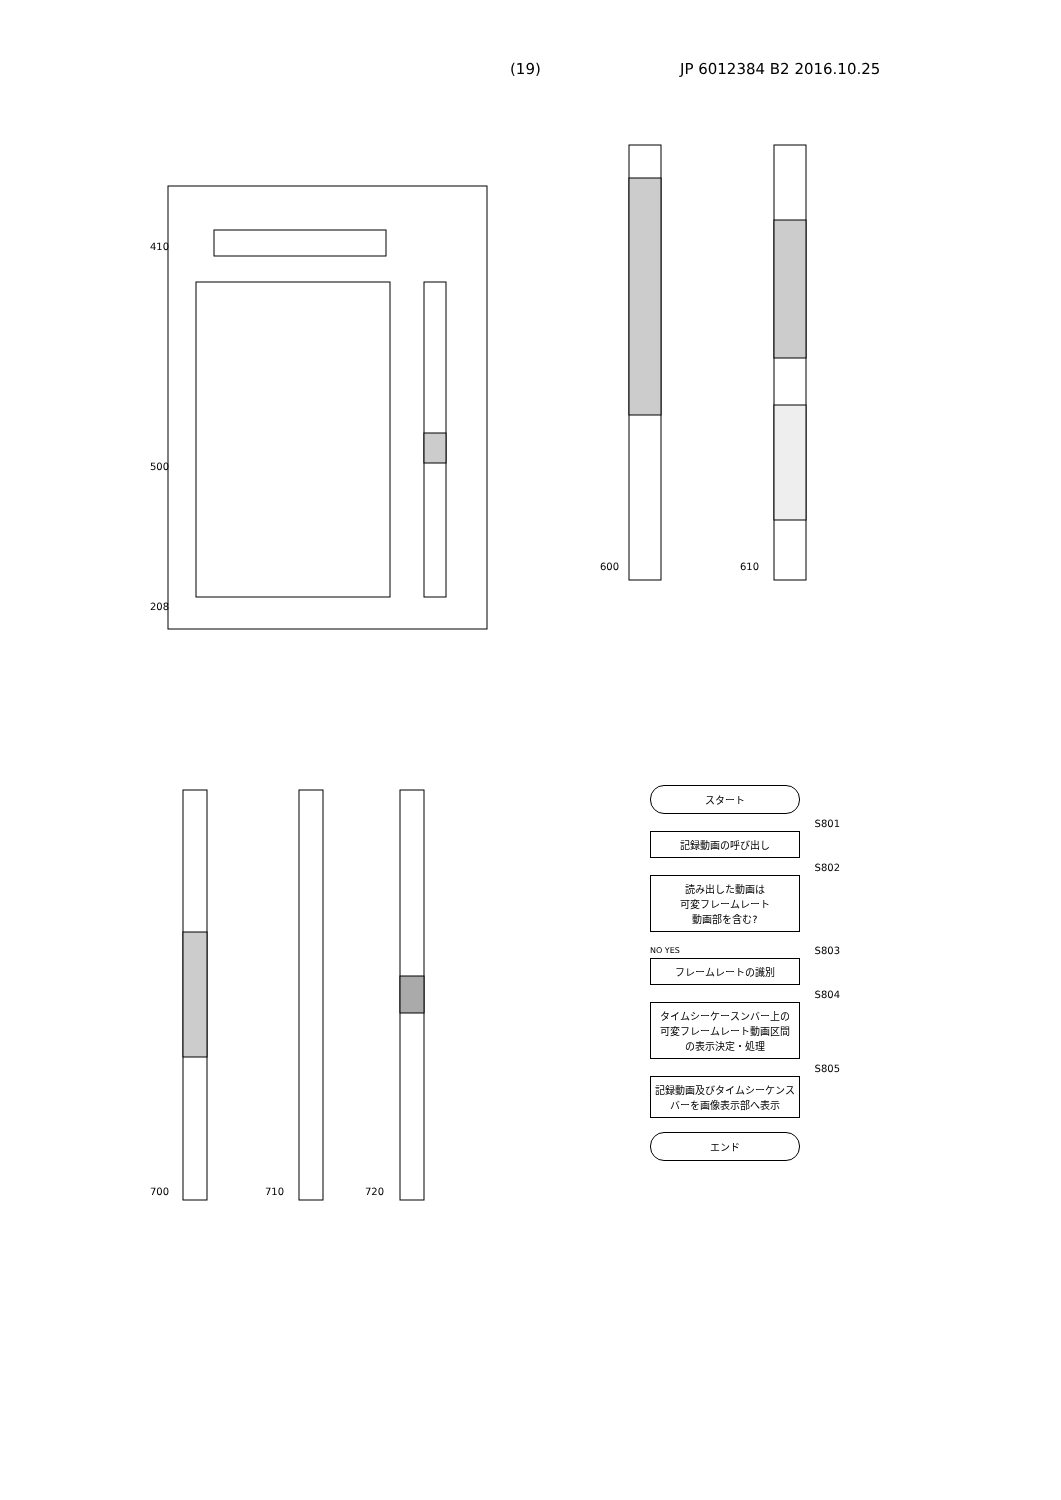(19) JP 6012384 B2 2016.10.25
410
500
208
600
610
700
710
720
スタート
S801
記録動画の呼び出し
S802
読み出した動画は
可変フレームレート
動画部を含む?
NO YES
S803
フレームレートの識別
S804
タイムシーケースンバー上の
可変フレームレート動画区間
の表示決定・処理
S805
記録動画及びタイムシーケンス
バーを画像表示部へ表示
エンド